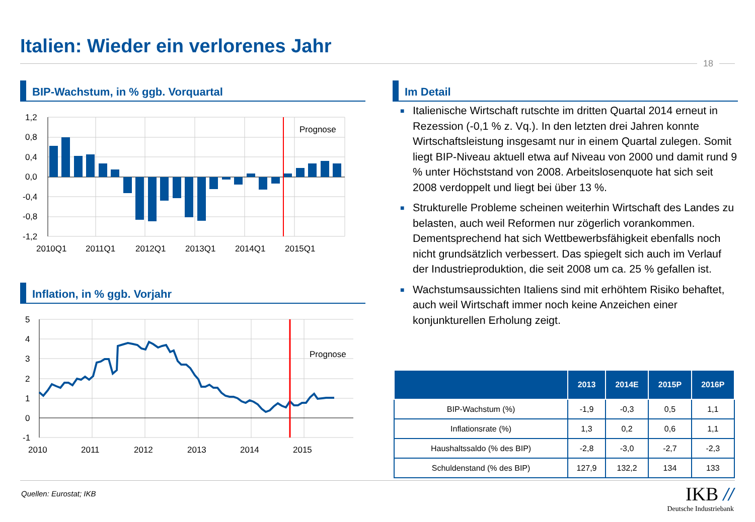Italien: Wieder ein verlorenes Jahr
18
BIP-Wachstum, in % ggb. Vorquartal
Prognose
1,2
0,8
0,4
0,0
-0,4
-0,8
-1,2
2010Q1
2011Q1
2012Q1
2013Q1
2014Q1
2015Q1
Inflation, in % ggb. Vorjahr
Prognose
5
4
3
2
1
0
-1
2010
2011
2012
2013
2014
2015
Im Detail
■ Italienische Wirtschaft rutschte im dritten Quartal 2014 erneut in Rezession (-0,1 % z. Vq.). In den letzten drei Jahren konnte Wirtschaftsleistung insgesamt nur in einem Quartal zulegen. Somit liegt BIP-Niveau aktuell etwa auf Niveau von 2000 und damit rund 9 % unter Höchststand von 2008. Arbeitslosenquote hat sich seit 2008 verdoppelt und liegt bei über 13 %.
■ Strukturelle Probleme scheinen weiterhin Wirtschaft des Landes zu belasten, auch weil Reformen nur zögerlich vorankommen. Dementsprechend hat sich Wettbewerbsfähigkeit ebenfalls noch nicht grundsätzlich verbessert. Das spiegelt sich auch im Verlauf der Industrieproduktion, die seit 2008 um ca. 25 % gefallen ist.
■ Wachstumsaussichten Italiens sind mit erhöhtem Risiko behaftet, auch weil Wirtschaft immer noch keine Anzeichen einer konjunkturellen Erholung zeigt.
| | 2013 | 2014E | 2015P | 2016P |
| --- | --- | --- | --- | --- |
| BIP-Wachstum (%) | -1,9 | -0,3 | 0,5 | 1,1 |
| Inflationsrate (%) | 1,3 | 0,2 | 0,6 | 1,1 |
| Haushaltssaldo (% des BIP) | -2,8 | -3,0 | -2,7 | -2,3 |
| Schuldenstand (% des BIP) | 127,9 | 132,2 | 134 | 133 |
Quellen: Eurostat; IKB
IKB //
Deutsche Industriebank